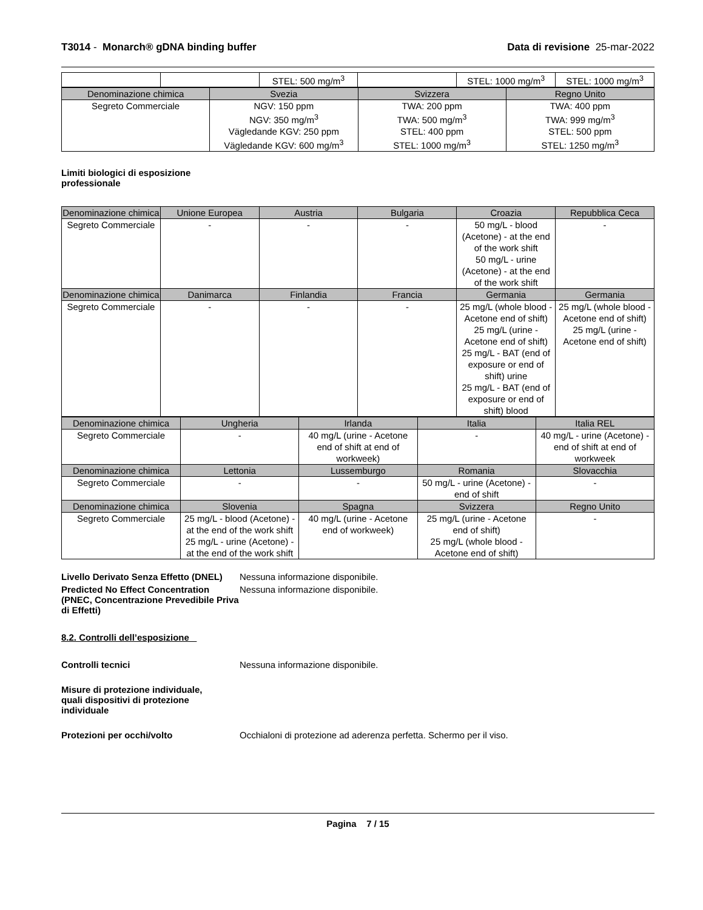T3014 - Monarch® gDNA binding buffer Data di revisione 25-mar-2022
| | | STEL: 500 mg/m<sup>3</sup> | | STEL: 1000 mg/m<sup>3</sup> | STEL: 1000 mg/m<sup>3</sup> |
| Denominazione chimica | Svezia | Svizzera | Regno Unito |
| --- | --- | --- | --- |
| Segreto Commerciale | NGV: 150 ppm NGV: 350 mg/m<sup>3</sup> Vägledande KGV: 250 ppm Vägledande KGV: 600 mg/m<sup>3</sup> | TWA: 200 ppm TWA: 500 mg/m<sup>3</sup> STEL: 400 ppm STEL: 1000 mg/m<sup>3</sup> | TWA: 400 ppm TWA: 999 mg/m<sup>3</sup> STEL: 500 ppm STEL: 1250 mg/m<sup>3</sup> |
Limiti biologici di esposizione
professionale
| Denominazione chimica | Unione Europea | Austria | Bulgaria | Croazia | Repubblica Ceca |
| --- | --- | --- | --- | --- | --- |
| Segreto Commerciale | - | - | - | 50 mg/L - blood (Acetone) - at the end of the work shift 50 mg/L - urine (Acetone) - at the end of the work shift | - |
| Denominazione chimica | Danimarca | Finlandia | Francia | Germania | Germania |
| Segreto Commerciale | - | - | - | 25 mg/L (whole blood - Acetone end of shift) 25 mg/L (urine - Acetone end of shift) 25 mg/L - BAT (end of exposure or end of shift) urine 25 mg/L - BAT (end of exposure or end of shift) blood | 25 mg/L (whole blood - Acetone end of shift) 25 mg/L (urine - Acetone end of shift) |
| Denominazione chimica | Ungheria | Irlanda | Italia | Italia REL |
| --- | --- | --- | --- | --- |
| Segreto Commerciale | - | 40 mg/L (urine - Acetone end of shift at end of workweek) | - | 40 mg/L - urine (Acetone) - end of shift at end of workweek |
| Denominazione chimica | Lettonia | Lussemburgo | Romania | Slovacchia |
| Segreto Commerciale | - | - | 50 mg/L - urine (Acetone) - end of shift | - |
| Denominazione chimica | Slovenia | Spagna | Svizzera | Regno Unito |
| Segreto Commerciale | 25 mg/L - blood (Acetone) - at the end of the work shift 25 mg/L - urine (Acetone) - at the end of the work shift | 40 mg/L (urine - Acetone end of workweek) | 25 mg/L (urine - Acetone end of shift) 25 mg/L (whole blood - Acetone end of shift) | - |
Livello Derivato Senza Effetto (DNEL)
Nessuna informazione disponibile.
Predicted No Effect Concentration (PNEC, Concentrazione Prevedibile Priva di Effetti)
Nessuna informazione disponibile.
8.2. Controlli dell’esposizione
Controlli tecnici Nessuna informazione disponibile.
Misure di protezione individuale, quali dispositivi di protezione individuale
Protezioni per occhi/volto Occhialoni di protezione ad aderenza perfetta. Schermo per il viso.
Pagina 7 / 15